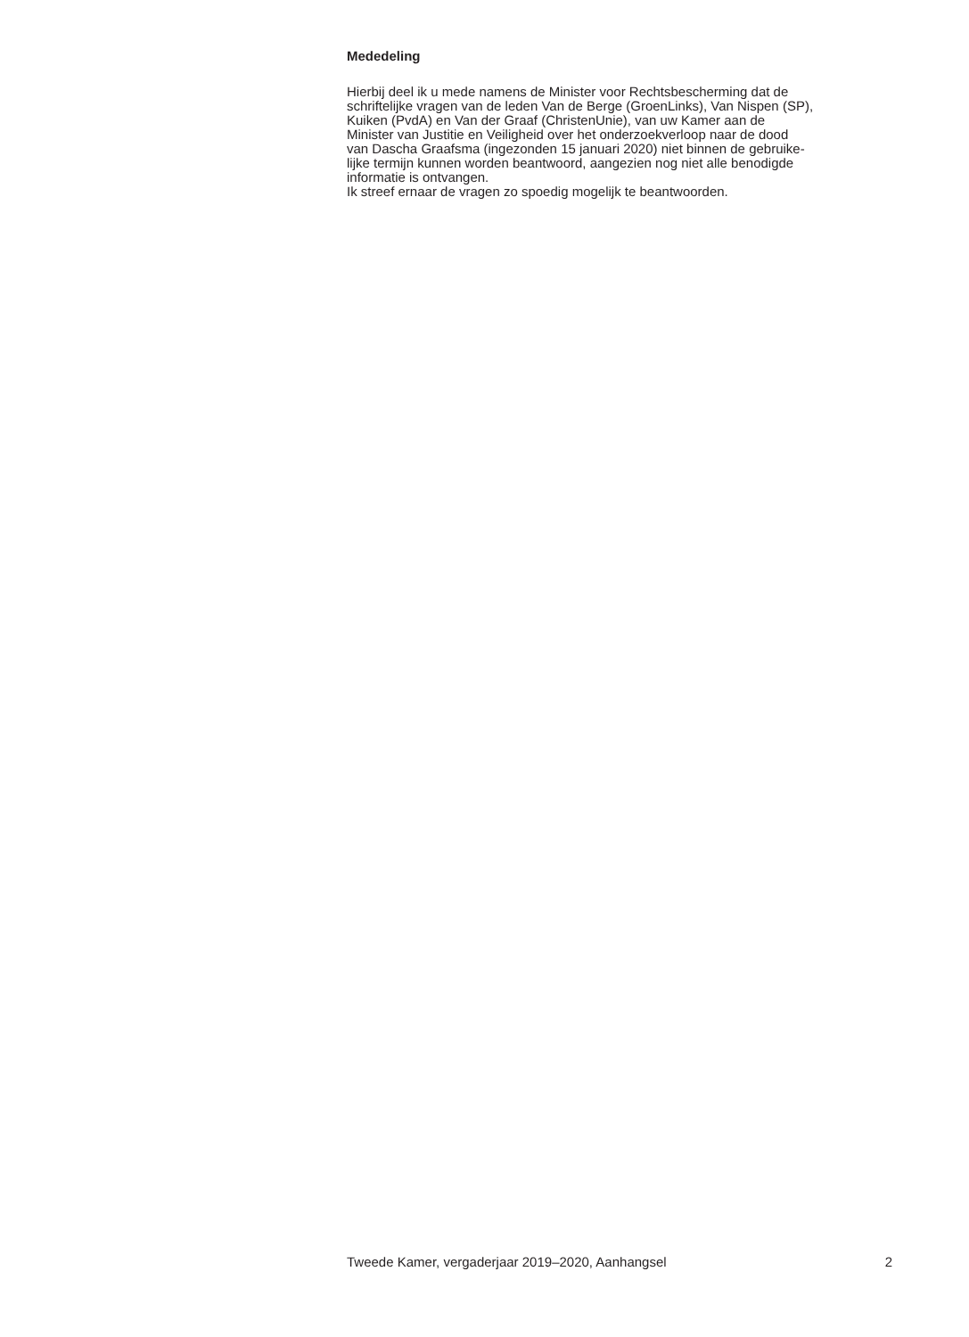Mededeling
Hierbij deel ik u mede namens de Minister voor Rechtsbescherming dat de
schriftelijke vragen van de leden Van de Berge (GroenLinks), Van Nispen (SP),
Kuiken (PvdA) en Van der Graaf (ChristenUnie), van uw Kamer aan de
Minister van Justitie en Veiligheid over het onderzoekverloop naar de dood
van Dascha Graafsma (ingezonden 15 januari 2020) niet binnen de gebruike-
lijke termijn kunnen worden beantwoord, aangezien nog niet alle benodigde
informatie is ontvangen.
Ik streef ernaar de vragen zo spoedig mogelijk te beantwoorden.
Tweede Kamer, vergaderjaar 2019–2020, Aanhangsel 2